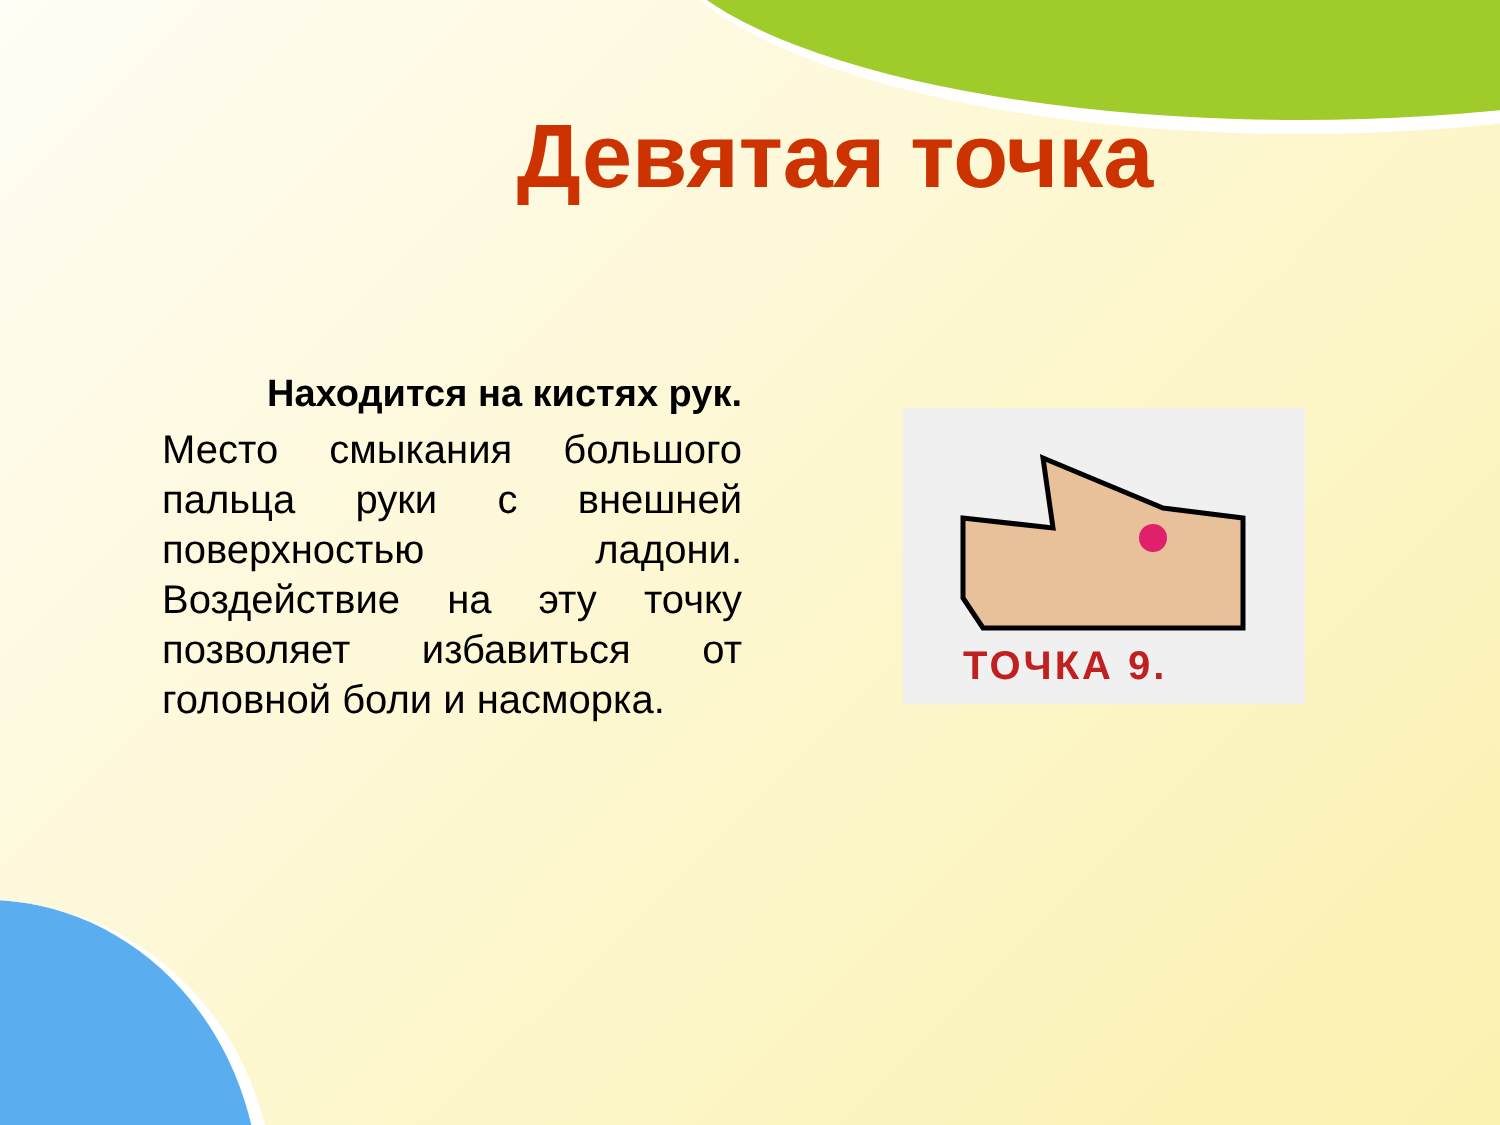Девятая точка
Находится на кистях рук.
Место смыкания большого пальца руки с внешней поверхностью ладони. Воздействие на эту точку позволяет избавиться от головной боли и насморка.
ТОЧКА 9.